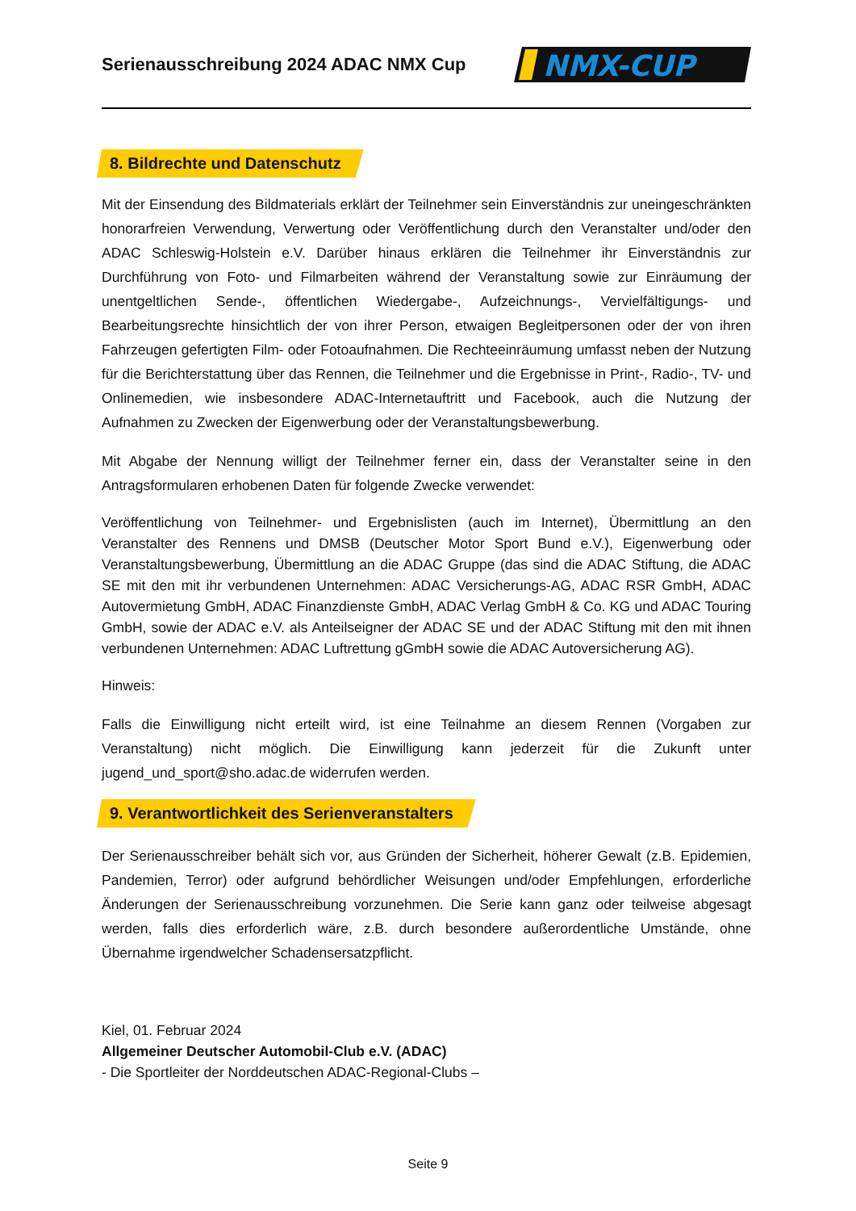Serienausschreibung 2024 ADAC NMX Cup
NMX-CUP
8. Bildrechte und Datenschutz
Mit der Einsendung des Bildmaterials erklärt der Teilnehmer sein Einverständnis zur uneingeschränkten honorarfreien Verwendung, Verwertung oder Veröffentlichung durch den Veranstalter und/oder den ADAC Schleswig-Holstein e.V. Darüber hinaus erklären die Teilnehmer ihr Einverständnis zur Durchführung von Foto- und Filmarbeiten während der Veranstaltung sowie zur Einräumung der unentgeltlichen Sende-, öffentlichen Wiedergabe-, Aufzeichnungs-, Vervielfältigungs- und Bearbeitungsrechte hinsichtlich der von ihrer Person, etwaigen Begleitpersonen oder der von ihren Fahrzeugen gefertigten Film- oder Fotoaufnahmen. Die Rechteeinräumung umfasst neben der Nutzung für die Berichterstattung über das Rennen, die Teilnehmer und die Ergebnisse in Print-, Radio-, TV- und Onlinemedien, wie insbesondere ADAC-Internetauftritt und Facebook, auch die Nutzung der Aufnahmen zu Zwecken der Eigenwerbung oder der Veranstaltungsbewerbung.
Mit Abgabe der Nennung willigt der Teilnehmer ferner ein, dass der Veranstalter seine in den Antragsformularen erhobenen Daten für folgende Zwecke verwendet:
Veröffentlichung von Teilnehmer- und Ergebnislisten (auch im Internet), Übermittlung an den Veranstalter des Rennens und DMSB (Deutscher Motor Sport Bund e.V.), Eigenwerbung oder Veranstaltungsbewerbung, Übermittlung an die ADAC Gruppe (das sind die ADAC Stiftung, die ADAC SE mit den mit ihr verbundenen Unternehmen: ADAC Versicherungs-AG, ADAC RSR GmbH, ADAC Autovermietung GmbH, ADAC Finanzdienste GmbH, ADAC Verlag GmbH & Co. KG und ADAC Touring GmbH, sowie der ADAC e.V. als Anteilseigner der ADAC SE und der ADAC Stiftung mit den mit ihnen verbundenen Unternehmen: ADAC Luftrettung gGmbH sowie die ADAC Autoversicherung AG).
Hinweis:
Falls die Einwilligung nicht erteilt wird, ist eine Teilnahme an diesem Rennen (Vorgaben zur Veranstaltung) nicht möglich. Die Einwilligung kann jederzeit für die Zukunft unter jugend_und_sport@sho.adac.de widerrufen werden.
9. Verantwortlichkeit des Serienveranstalters
Der Serienausschreiber behält sich vor, aus Gründen der Sicherheit, höherer Gewalt (z.B. Epidemien, Pandemien, Terror) oder aufgrund behördlicher Weisungen und/oder Empfehlungen, erforderliche Änderungen der Serienausschreibung vorzunehmen. Die Serie kann ganz oder teilweise abgesagt werden, falls dies erforderlich wäre, z.B. durch besondere außerordentliche Umstände, ohne Übernahme irgendwelcher Schadensersatzpflicht.
Kiel, 01. Februar 2024
Allgemeiner Deutscher Automobil-Club e.V. (ADAC)
- Die Sportleiter der Norddeutschen ADAC-Regional-Clubs –
Seite 9